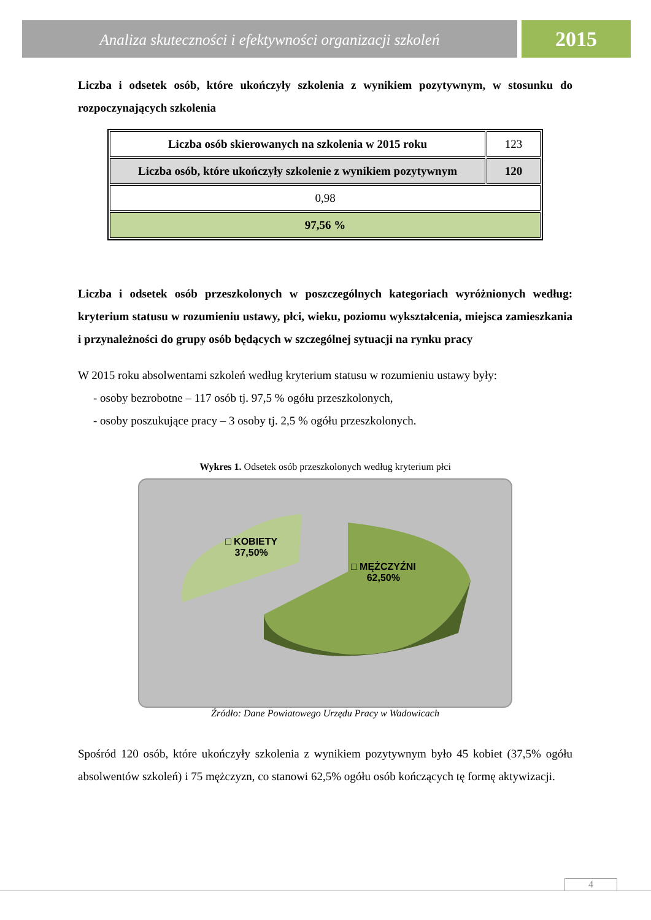Analiza skuteczności i efektywności organizacji szkoleń
2015
Liczba i odsetek osób, które ukończyły szkolenia z wynikiem pozytywnym, w stosunku do rozpoczynających szkolenia
| Liczba osób skierowanych na szkolenia w 2015 roku | 123 |
| Liczba osób, które ukończyły szkolenie z wynikiem pozytywnym | 120 |
| 0,98 | |
| 97,56 % | |
Liczba i odsetek osób przeszkolonych w poszczególnych kategoriach wyróżnionych według: kryterium statusu w rozumieniu ustawy, płci, wieku, poziomu wykształcenia, miejsca zamieszkania i przynależności do grupy osób będących w szczególnej sytuacji na rynku pracy
W 2015 roku absolwentami szkoleń według kryterium statusu w rozumieniu ustawy były:
- osoby bezrobotne – 117 osób tj. 97,5 % ogółu przeszkolonych,
- osoby poszukujące pracy – 3 osoby tj. 2,5 % ogółu przeszkolonych.
Wykres 1. Odsetek osób przeszkolonych według kryterium płci
□ KOBIETY
37,50%
□ MĘŻCZYŹNI
62,50%
Źródło: Dane Powiatowego Urzędu Pracy w Wadowicach
Spośród 120 osób, które ukończyły szkolenia z wynikiem pozytywnym było 45 kobiet (37,5% ogółu absolwentów szkoleń) i 75 mężczyzn, co stanowi 62,5% ogółu osób kończących tę formę aktywizacji.
4